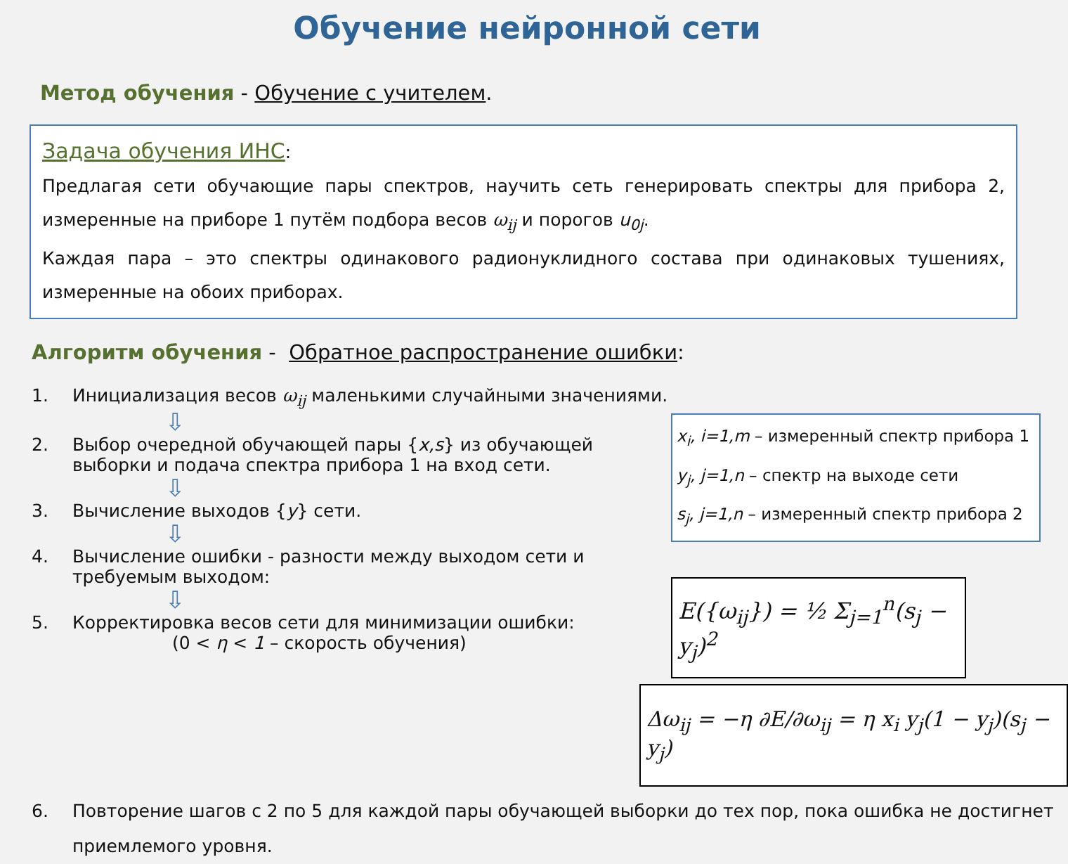Обучение нейронной сети
Метод обучения - Обучение с учителем.
Задача обучения ИНС:
Предлагая сети обучающие пары спектров, научить сеть генерировать спектры для прибора 2, измеренные на приборе 1 путём подбора весов ω<sub>ij</sub> и порогов u<sub>0j</sub>.
Каждая пара – это спектры одинакового радионуклидного состава при одинаковых тушениях, измеренные на обоих приборах.
Алгоритм обучения - Обратное распространение ошибки:
1. Инициализация весов ω<sub>ij</sub> маленькими случайными значениями.
⇩
2. Выбор очередной обучающей пары {x,s} из обучающей выборки и подача спектра прибора 1 на вход сети.
⇩
3. Вычисление выходов {y} сети.
⇩
4. Вычисление ошибки - разности между выходом сети и требуемым выходом:
⇩
5. Корректировка весов сети для минимизации ошибки:
(0 < η < 1 – скорость обучения)
x<sub>i</sub>, i=1,m – измеренный спектр прибора 1
y<sub>j</sub>, j=1,n – спектр на выходе сети
s<sub>j</sub>, j=1,n – измеренный спектр прибора 2
E({ω<sub>ij</sub>}) = ½ Σ<sub>j=1</sub><sup>n</sup>(s<sub>j</sub> − y<sub>j</sub>)<sup>2</sup>
Δω<sub>ij</sub> = −η ∂E/∂ω<sub>ij</sub> = η x<sub>i</sub> y<sub>j</sub>(1 − y<sub>j</sub>)(s<sub>j</sub> − y<sub>j</sub>)
6. Повторение шагов с 2 по 5 для каждой пары обучающей выборки до тех пор, пока ошибка не достигнет приемлемого уровня.